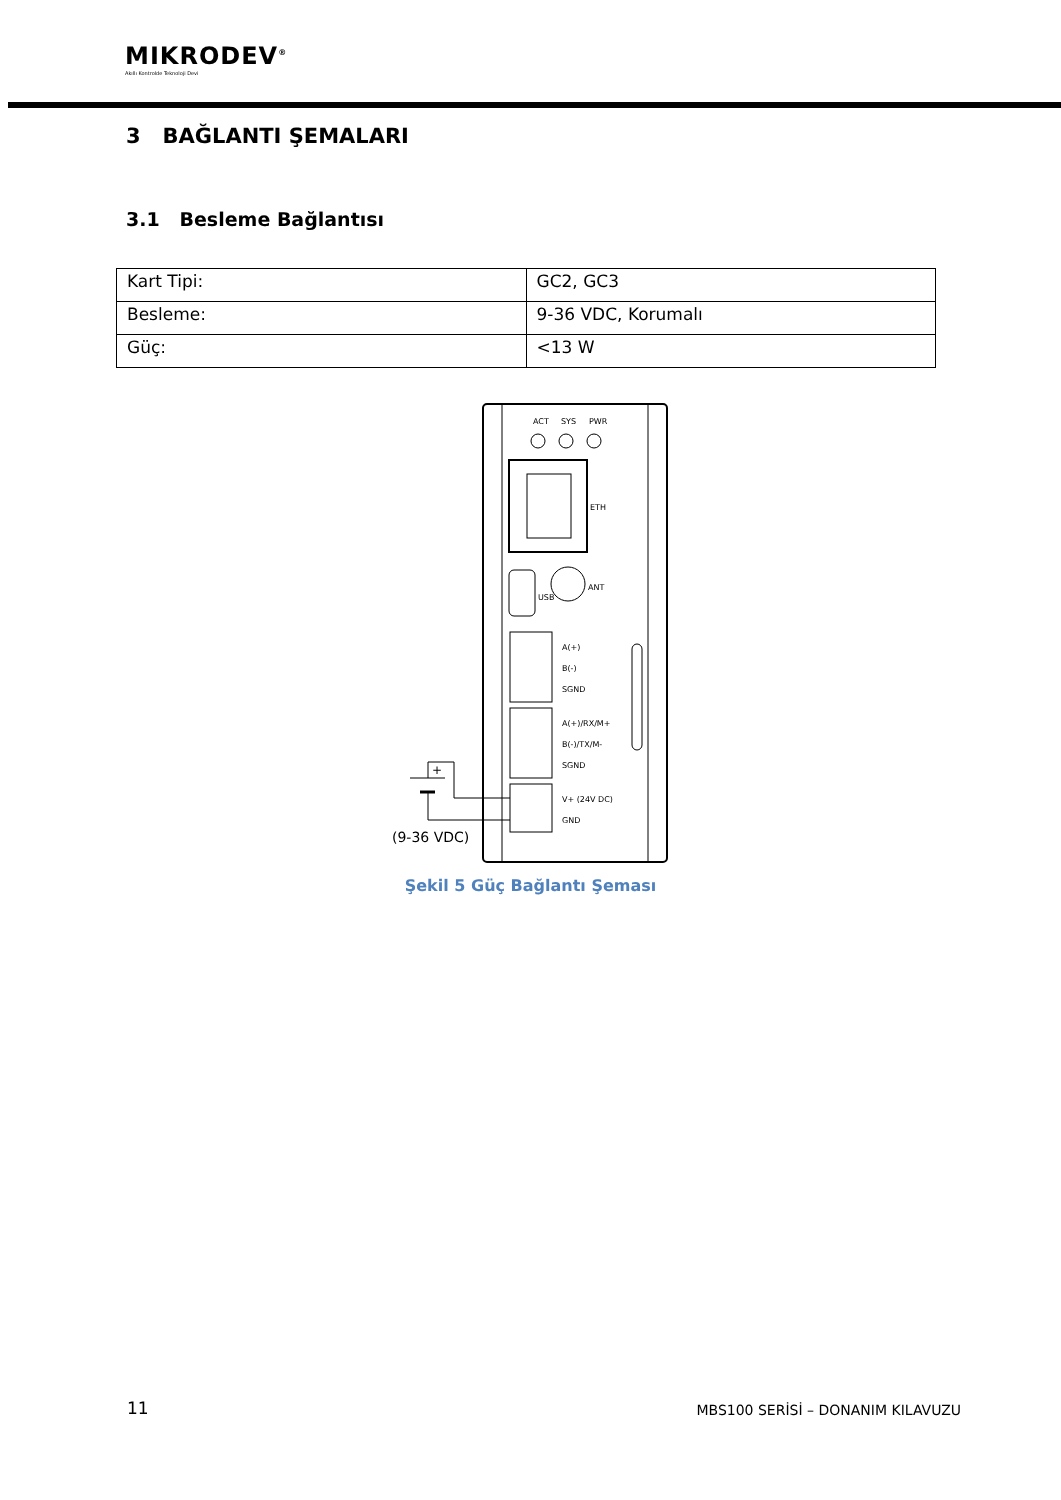MIKRODEV<sup>®</sup>
Akıllı Kontrolde Teknoloji Devi
3 BAĞLANTI ŞEMALARI
3.1 Besleme Bağlantısı
| Kart Tipi: | GC2, GC3 |
| Besleme: | 9-36 VDC, Korumalı |
| Güç: | <13 W |
ACT
SYS
PWR
ETH
USB
ANT
A(+)
B(-)
SGND
A(+)/RX/M+
B(-)/TX/M-
SGND
V+ (24V DC)
GND
(9-36 VDC)
+
Şekil 5 Güç Bağlantı Şeması
11
MBS100 SERİSİ – DONANIM KILAVUZU